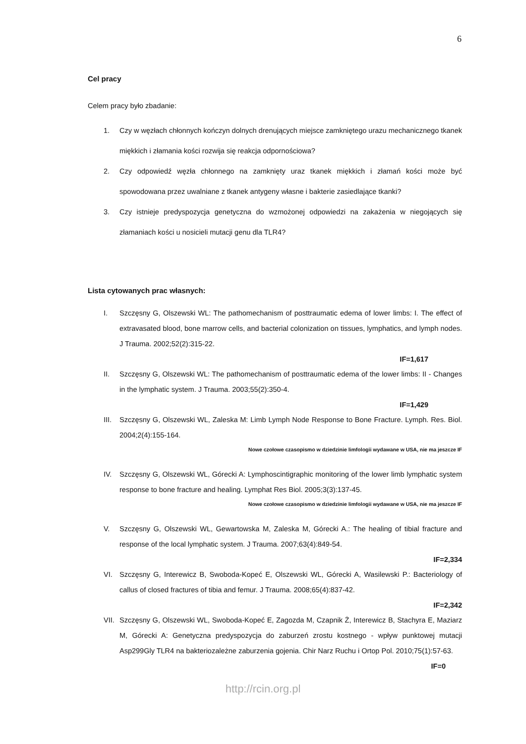6
Cel pracy
Celem pracy było zbadanie:
1. Czy w węzłach chłonnych kończyn dolnych drenujących miejsce zamkniętego urazu mechanicznego tkanek miękkich i złamania kości rozwija się reakcja odpornościowa?
2. Czy odpowiedź węzła chłonnego na zamknięty uraz tkanek miękkich i złamań kości może być spowodowana przez uwalniane z tkanek antygeny własne i bakterie zasiedlające tkanki?
3. Czy istnieje predyspozycja genetyczna do wzmożonej odpowiedzi na zakażenia w niegojących się złamaniach kości u nosicieli mutacji genu dla TLR4?
Lista cytowanych prac własnych:
I. Szczęsny G, Olszewski WL: The pathomechanism of posttraumatic edema of lower limbs: I. The effect of extravasated blood, bone marrow cells, and bacterial colonization on tissues, lymphatics, and lymph nodes. J Trauma. 2002;52(2):315-22.
IF=1,617
II. Szczęsny G, Olszewski WL: The pathomechanism of posttraumatic edema of the lower limbs: II - Changes in the lymphatic system. J Trauma. 2003;55(2):350-4.
IF=1,429
III. Szczęsny G, Olszewski WL, Zaleska M: Limb Lymph Node Response to Bone Fracture. Lymph. Res. Biol. 2004;2(4):155-164.
Nowe czołowe czasopismo w dziedzinie limfologii wydawane w USA, nie ma jeszcze IF
IV. Szczęsny G, Olszewski WL, Górecki A: Lymphoscintigraphic monitoring of the lower limb lymphatic system response to bone fracture and healing. Lymphat Res Biol. 2005;3(3):137-45.
Nowe czołowe czasopismo w dziedzinie limfologii wydawane w USA, nie ma jeszcze IF
V. Szczęsny G, Olszewski WL, Gewartowska M, Zaleska M, Górecki A.: The healing of tibial fracture and response of the local lymphatic system. J Trauma. 2007;63(4):849-54.
IF=2,334
VI. Szczęsny G, Interewicz B, Swoboda-Kopeć E, Olszewski WL, Górecki A, Wasilewski P.: Bacteriology of callus of closed fractures of tibia and femur. J Trauma. 2008;65(4):837-42.
IF=2,342
VII. Szczęsny G, Olszewski WL, Swoboda-Kopeć E, Zagozda M, Czapnik Ż, Interewicz B, Stachyra E, Maziarz M, Górecki A: Genetyczna predyspozycja do zaburzeń zrostu kostnego - wpływ punktowej mutacji Asp299Gly TLR4 na bakteriozależne zaburzenia gojenia. Chir Narz Ruchu i Ortop Pol. 2010;75(1):57-63.
IF=0
http://rcin.org.pl